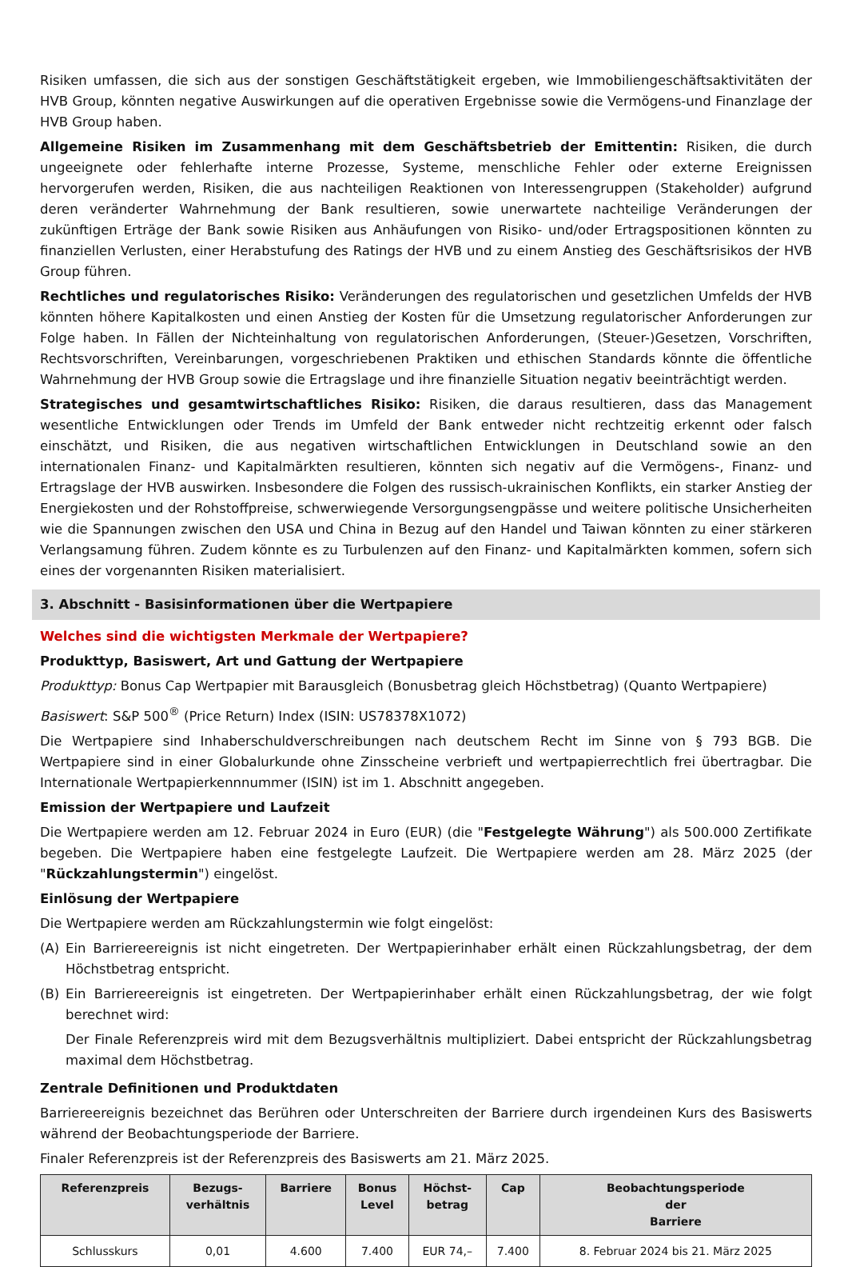Risiken umfassen, die sich aus der sonstigen Geschäftstätigkeit ergeben, wie Immobiliengeschäftsaktivitäten der HVB Group, könnten negative Auswirkungen auf die operativen Ergebnisse sowie die Vermögens-und Finanzlage der HVB Group haben.
Allgemeine Risiken im Zusammenhang mit dem Geschäftsbetrieb der Emittentin: Risiken, die durch ungeeignete oder fehlerhafte interne Prozesse, Systeme, menschliche Fehler oder externe Ereignissen hervorgerufen werden, Risiken, die aus nachteiligen Reaktionen von Interessengruppen (Stakeholder) aufgrund deren veränderter Wahrnehmung der Bank resultieren, sowie unerwartete nachteilige Veränderungen der zukünftigen Erträge der Bank sowie Risiken aus Anhäufungen von Risiko- und/oder Ertragspositionen könnten zu finanziellen Verlusten, einer Herabstufung des Ratings der HVB und zu einem Anstieg des Geschäftsrisikos der HVB Group führen.
Rechtliches und regulatorisches Risiko: Veränderungen des regulatorischen und gesetzlichen Umfelds der HVB könnten höhere Kapitalkosten und einen Anstieg der Kosten für die Umsetzung regulatorischer Anforderungen zur Folge haben. In Fällen der Nichteinhaltung von regulatorischen Anforderungen, (Steuer-)Gesetzen, Vorschriften, Rechtsvorschriften, Vereinbarungen, vorgeschriebenen Praktiken und ethischen Standards könnte die öffentliche Wahrnehmung der HVB Group sowie die Ertragslage und ihre finanzielle Situation negativ beeinträchtigt werden.
Strategisches und gesamtwirtschaftliches Risiko: Risiken, die daraus resultieren, dass das Management wesentliche Entwicklungen oder Trends im Umfeld der Bank entweder nicht rechtzeitig erkennt oder falsch einschätzt, und Risiken, die aus negativen wirtschaftlichen Entwicklungen in Deutschland sowie an den internationalen Finanz- und Kapitalmärkten resultieren, könnten sich negativ auf die Vermögens-, Finanz- und Ertragslage der HVB auswirken. Insbesondere die Folgen des russisch-ukrainischen Konflikts, ein starker Anstieg der Energiekosten und der Rohstoffpreise, schwerwiegende Versorgungsengpässe und weitere politische Unsicherheiten wie die Spannungen zwischen den USA und China in Bezug auf den Handel und Taiwan könnten zu einer stärkeren Verlangsamung führen. Zudem könnte es zu Turbulenzen auf den Finanz- und Kapitalmärkten kommen, sofern sich eines der vorgenannten Risiken materialisiert.
3. Abschnitt - Basisinformationen über die Wertpapiere
Welches sind die wichtigsten Merkmale der Wertpapiere?
Produkttyp, Basiswert, Art und Gattung der Wertpapiere
Produkttyp: Bonus Cap Wertpapier mit Barausgleich (Bonusbetrag gleich Höchstbetrag) (Quanto Wertpapiere)
Basiswert: S&P 500<sup>®</sup> (Price Return) Index (ISIN: US78378X1072)
Die Wertpapiere sind Inhaberschuldverschreibungen nach deutschem Recht im Sinne von § 793 BGB. Die Wertpapiere sind in einer Globalurkunde ohne Zinsscheine verbrieft und wertpapierrechtlich frei übertragbar. Die Internationale Wertpapierkennnummer (ISIN) ist im 1. Abschnitt angegeben.
Emission der Wertpapiere und Laufzeit
Die Wertpapiere werden am 12. Februar 2024 in Euro (EUR) (die "Festgelegte Währung") als 500.000 Zertifikate begeben. Die Wertpapiere haben eine festgelegte Laufzeit. Die Wertpapiere werden am 28. März 2025 (der "Rückzahlungstermin") eingelöst.
Einlösung der Wertpapiere
Die Wertpapiere werden am Rückzahlungstermin wie folgt eingelöst:
(A) Ein Barriereereignis ist nicht eingetreten. Der Wertpapierinhaber erhält einen Rückzahlungsbetrag, der dem Höchstbetrag entspricht.
(B) Ein Barriereereignis ist eingetreten. Der Wertpapierinhaber erhält einen Rückzahlungsbetrag, der wie folgt berechnet wird:
Der Finale Referenzpreis wird mit dem Bezugsverhältnis multipliziert. Dabei entspricht der Rückzahlungsbetrag maximal dem Höchstbetrag.
Zentrale Definitionen und Produktdaten
Barriereereignis bezeichnet das Berühren oder Unterschreiten der Barriere durch irgendeinen Kurs des Basiswerts während der Beobachtungsperiode der Barriere.
Finaler Referenzpreis ist der Referenzpreis des Basiswerts am 21. März 2025.
| Referenzpreis | Bezugs- verhältnis | Barriere | Bonus Level | Höchst- betrag | Cap | Beobachtungsperiode der Barriere |
| --- | --- | --- | --- | --- | --- | --- |
| Schlusskurs | 0,01 | 4.600 | 7.400 | EUR 74,– | 7.400 | 8. Februar 2024 bis 21. März 2025 |